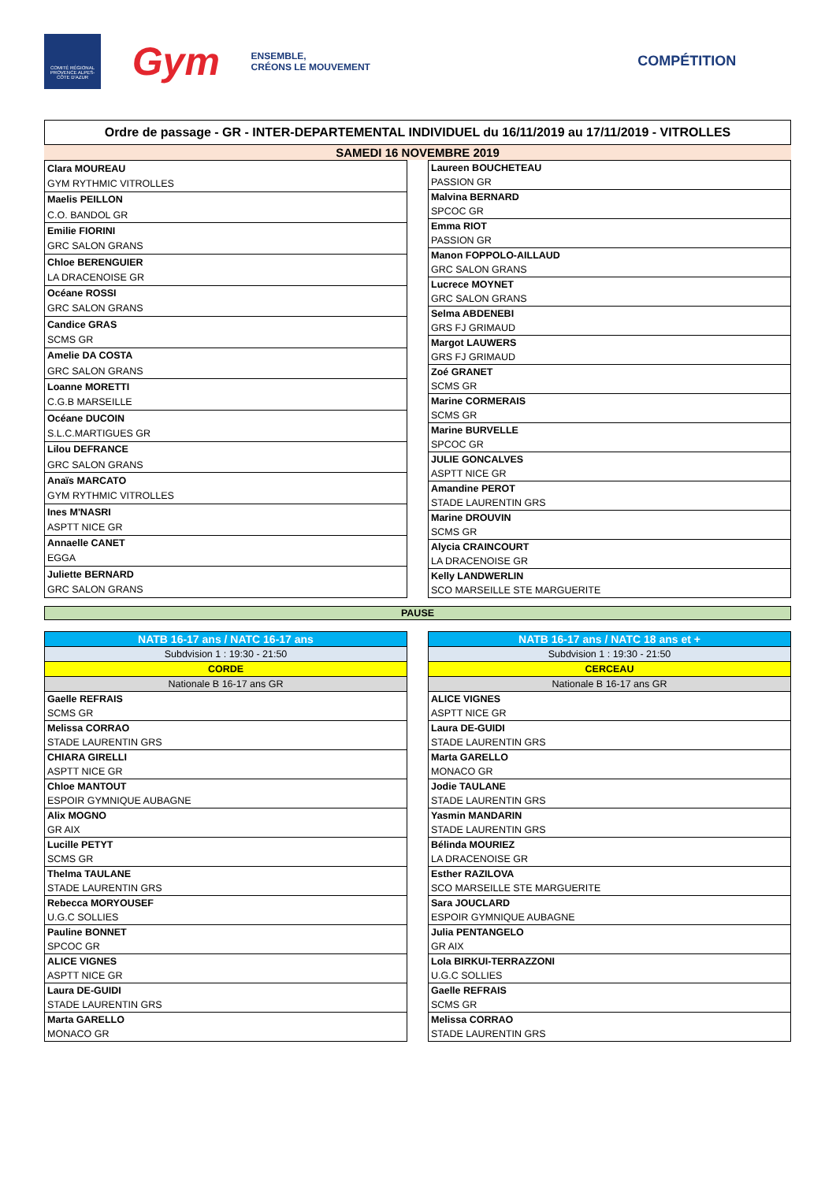COMITÉ RÉGIONAL PROVENCE ALPES-CÔTE D'AZUR
Gym
ENSEMBLE,
CRÉONS LE MOUVEMENT
COMPÉTITION
Ordre de passage - GR - INTER-DEPARTEMENTAL INDIVIDUEL du 16/11/2019 au 17/11/2019 - VITROLLES
SAMEDI 16 NOVEMBRE 2019
| Clara MOUREAU |
| GYM RYTHMIC VITROLLES |
| Maelis PEILLON |
| C.O. BANDOL GR |
| Emilie FIORINI |
| GRC SALON GRANS |
| Chloe BERENGUIER |
| LA DRACENOISE GR |
| Océane ROSSI |
| GRC SALON GRANS |
| Candice GRAS |
| SCMS GR |
| Amelie DA COSTA |
| GRC SALON GRANS |
| Loanne MORETTI |
| C.G.B MARSEILLE |
| Océane DUCOIN |
| S.L.C.MARTIGUES GR |
| Lilou DEFRANCE |
| GRC SALON GRANS |
| Anaïs MARCATO |
| GYM RYTHMIC VITROLLES |
| Ines M'NASRI |
| ASPTT NICE GR |
| Annaelle CANET |
| EGGA |
| Juliette BERNARD |
| GRC SALON GRANS |
| Laureen BOUCHETEAU |
| PASSION GR |
| Malvina BERNARD |
| SPCOC GR |
| Emma RIOT |
| PASSION GR |
| Manon FOPPOLO-AILLAUD |
| GRC SALON GRANS |
| Lucrece MOYNET |
| GRC SALON GRANS |
| Selma ABDENEBI |
| GRS FJ GRIMAUD |
| Margot LAUWERS |
| GRS FJ GRIMAUD |
| Zoé GRANET |
| SCMS GR |
| Marine CORMERAIS |
| SCMS GR |
| Marine BURVELLE |
| SPCOC GR |
| JULIE GONCALVES |
| ASPTT NICE GR |
| Amandine PEROT |
| STADE LAURENTIN GRS |
| Marine DROUVIN |
| SCMS GR |
| Alycia CRAINCOURT |
| LA DRACENOISE GR |
| Kelly LANDWERLIN |
| SCO MARSEILLE STE MARGUERITE |
PAUSE
| NATB 16-17 ans / NATC 16-17 ans |
| Subdvision 1 : 19:30 - 21:50 |
| CORDE |
| Nationale B 16-17 ans GR |
| Gaelle REFRAIS |
| SCMS GR |
| Melissa CORRAO |
| STADE LAURENTIN GRS |
| CHIARA GIRELLI |
| ASPTT NICE GR |
| Chloe MANTOUT |
| ESPOIR GYMNIQUE AUBAGNE |
| Alix MOGNO |
| GR AIX |
| Lucille PETYT |
| SCMS GR |
| Thelma TAULANE |
| STADE LAURENTIN GRS |
| Rebecca MORYOUSEF |
| U.G.C SOLLIES |
| Pauline BONNET |
| SPCOC GR |
| ALICE VIGNES |
| ASPTT NICE GR |
| Laura DE-GUIDI |
| STADE LAURENTIN GRS |
| Marta GARELLO |
| MONACO GR |
| NATB 16-17 ans / NATC 18 ans et + |
| Subdvision 1 : 19:30 - 21:50 |
| CERCEAU |
| Nationale B 16-17 ans GR |
| ALICE VIGNES |
| ASPTT NICE GR |
| Laura DE-GUIDI |
| STADE LAURENTIN GRS |
| Marta GARELLO |
| MONACO GR |
| Jodie TAULANE |
| STADE LAURENTIN GRS |
| Yasmin MANDARIN |
| STADE LAURENTIN GRS |
| Bélinda MOURIEZ |
| LA DRACENOISE GR |
| Esther RAZILOVA |
| SCO MARSEILLE STE MARGUERITE |
| Sara JOUCLARD |
| ESPOIR GYMNIQUE AUBAGNE |
| Julia PENTANGELO |
| GR AIX |
| Lola BIRKUI-TERRAZZONI |
| U.G.C SOLLIES |
| Gaelle REFRAIS |
| SCMS GR |
| Melissa CORRAO |
| STADE LAURENTIN GRS |